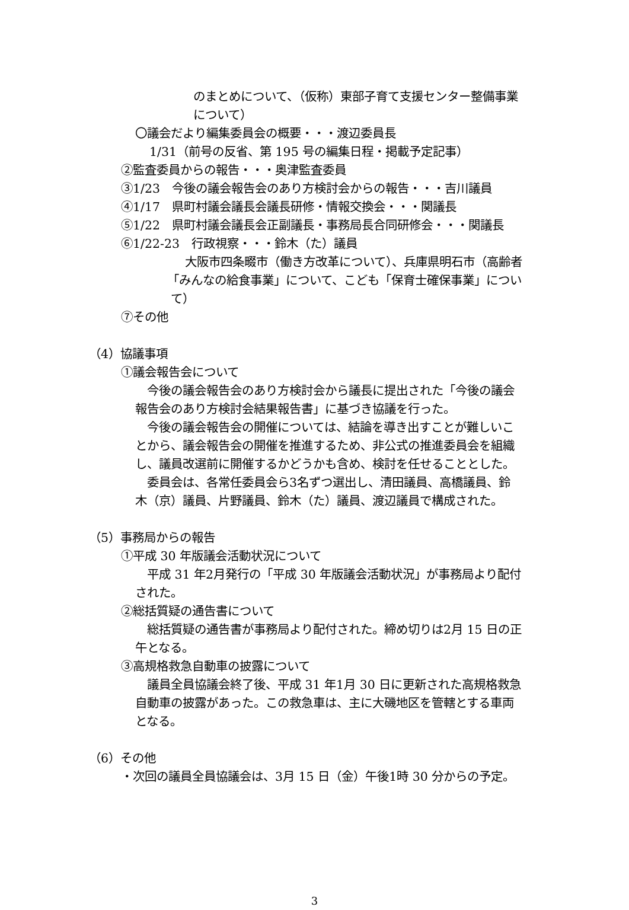のまとめについて、（仮称）東部子育て支援センター整備事業
について）
〇議会だより編集委員会の概要・・・渡辺委員長
1/31（前号の反省、第 195 号の編集日程・掲載予定記事）
②監査委員からの報告・・・奥津監査委員
③1/23　今後の議会報告会のあり方検討会からの報告・・・吉川議員
④1/17　県町村議会議長会議長研修・情報交換会・・・関議長
⑤1/22　県町村議会議長会正副議長・事務局長合同研修会・・・関議長
⑥1/22‐23　行政視察・・・鈴木（た）議員
大阪市四条畷市（働き方改革について）、兵庫県明石市（高齢者
「みんなの給食事業」について、こども「保育士確保事業」につい
て）
⑦その他
（4）協議事項
①議会報告会について
　今後の議会報告会のあり方検討会から議長に提出された「今後の議会
報告会のあり方検討会結果報告書」に基づき協議を行った。
　今後の議会報告会の開催については、結論を導き出すことが難しいこ
とから、議会報告会の開催を推進するため、非公式の推進委員会を組織
し、議員改選前に開催するかどうかも含め、検討を任せることとした。
　委員会は、各常任委員会ら3名ずつ選出し、清田議員、高橋議員、鈴
木（京）議員、片野議員、鈴木（た）議員、渡辺議員で構成された。
（5）事務局からの報告
①平成 30 年版議会活動状況について
　平成 31 年2月発行の「平成 30 年版議会活動状況」が事務局より配付
された。
②総括質疑の通告書について
　総括質疑の通告書が事務局より配付された。締め切りは2月 15 日の正
午となる。
③高規格救急自動車の披露について
　議員全員協議会終了後、平成 31 年1月 30 日に更新された高規格救急
自動車の披露があった。この救急車は、主に大磯地区を管轄とする車両
となる。
（6）その他
・次回の議員全員協議会は、3月 15 日（金）午後1時 30 分からの予定。
3